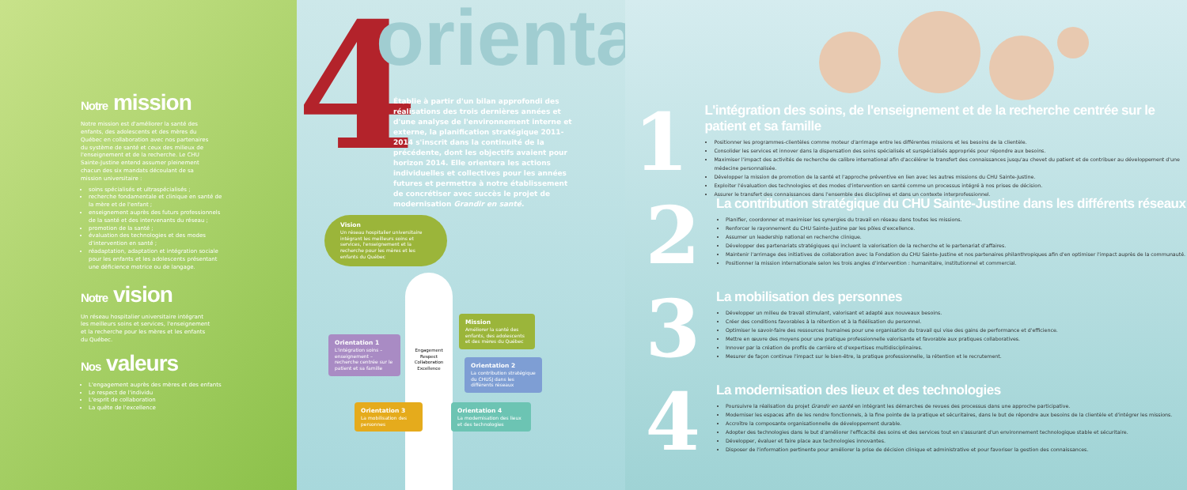Notre mission
Notre mission est d'améliorer la santé des enfants, des adolescents et des mères du Québec en collaboration avec nos partenaires du système de santé et ceux des milieux de l'enseignement et de la recherche. Le CHU Sainte-Justine entend assumer pleinement chacun des six mandats découlant de sa mission universitaire :
soins spécialisés et ultraspécialisés ;
recherche fondamentale et clinique en santé de la mère et de l'enfant ;
enseignement auprès des futurs professionnels de la santé et des intervenants du réseau ;
promotion de la santé ;
évaluation des technologies et des modes d'intervention en santé ;
réadaptation, adaptation et intégration sociale pour les enfants et les adolescents présentant une déficience motrice ou de langage.
Notre vision
Un réseau hospitalier universitaire intégrant les meilleurs soins et services, l'enseignement et la recherche pour les mères et les enfants du Québec.
Nos valeurs
L'engagement auprès des mères et des enfants
Le respect de l'individu
L'esprit de collaboration
La quête de l'excellence
4 orientations
Établie à partir d'un bilan approfondi des réalisations des trois dernières années et d'une analyse de l'environnement interne et externe, la planification stratégique 2011-2014 s'inscrit dans la continuité de la précédente, dont les objectifs avaient pour horizon 2014. Elle orientera les actions individuelles et collectives pour les années futures et permettra à notre établissement de concrétiser avec succès le projet de modernisation Grandir en santé.
Vision
Un réseau hospitalier universitaire intégrant les meilleurs soins et services, l'enseignement et la recherche pour les mères et les enfants du Québec
Engagement
Respect
Collaboration
Excellence
Mission
Améliorer la santé des enfants, des adolescents et des mères du Québec
Orientation 1
L'intégration soins – enseignement – recherche centrée sur le patient et sa famille
Orientation 2
La contribution stratégique du CHUSJ dans les différents réseaux
Orientation 3
La mobilisation des personnes
Orientation 4
La modernisation des lieux et des technologies
1
L'intégration des soins, de l'enseignement et de la recherche centrée sur le patient et sa famille
Positionner les programmes-clientèles comme moteur d'arrimage entre les différentes missions et les besoins de la clientèle.
Consolider les services et innover dans la dispensation des soins spécialisés et surspécialisés appropriés pour répondre aux besoins.
Maximiser l'impact des activités de recherche de calibre international afin d'accélérer le transfert des connaissances jusqu'au chevet du patient et de contribuer au développement d'une médecine personnalisée.
Développer la mission de promotion de la santé et l'approche préventive en lien avec les autres missions du CHU Sainte-Justine.
Exploiter l'évaluation des technologies et des modes d'intervention en santé comme un processus intégré à nos prises de décision.
Assurer le transfert des connaissances dans l'ensemble des disciplines et dans un contexte interprofessionnel.
2
La contribution stratégique du CHU Sainte-Justine dans les différents réseaux
Planifier, coordonner et maximiser les synergies du travail en réseau dans toutes les missions.
Renforcer le rayonnement du CHU Sainte-Justine par les pôles d'excellence.
Assumer un leadership national en recherche clinique.
Développer des partenariats stratégiques qui incluent la valorisation de la recherche et le partenariat d'affaires.
Maintenir l'arrimage des initiatives de collaboration avec la Fondation du CHU Sainte-Justine et nos partenaires philanthropiques afin d'en optimiser l'impact auprès de la communauté.
Positionner la mission internationale selon les trois angles d'intervention : humanitaire, institutionnel et commercial.
3
La mobilisation des personnes
Développer un milieu de travail stimulant, valorisant et adapté aux nouveaux besoins.
Créer des conditions favorables à la rétention et à la fidélisation du personnel.
Optimiser le savoir-faire des ressources humaines pour une organisation du travail qui vise des gains de performance et d'efficience.
Mettre en œuvre des moyens pour une pratique professionnelle valorisante et favorable aux pratiques collaboratives.
Innover par la création de profils de carrière et d'expertises multidisciplinaires.
Mesurer de façon continue l'impact sur le bien-être, la pratique professionnelle, la rétention et le recrutement.
4
La modernisation des lieux et des technologies
Poursuivre la réalisation du projet Grandir en santé en intégrant les démarches de revues des processus dans une approche participative.
Moderniser les espaces afin de les rendre fonctionnels, à la fine pointe de la pratique et sécuritaires, dans le but de répondre aux besoins de la clientèle et d'intégrer les missions.
Accroître la composante organisationnelle de développement durable.
Adopter des technologies dans le but d'améliorer l'efficacité des soins et des services tout en s'assurant d'un environnement technologique stable et sécuritaire.
Développer, évaluer et faire place aux technologies innovantes.
Disposer de l'information pertinente pour améliorer la prise de décision clinique et administrative et pour favoriser la gestion des connaissances.